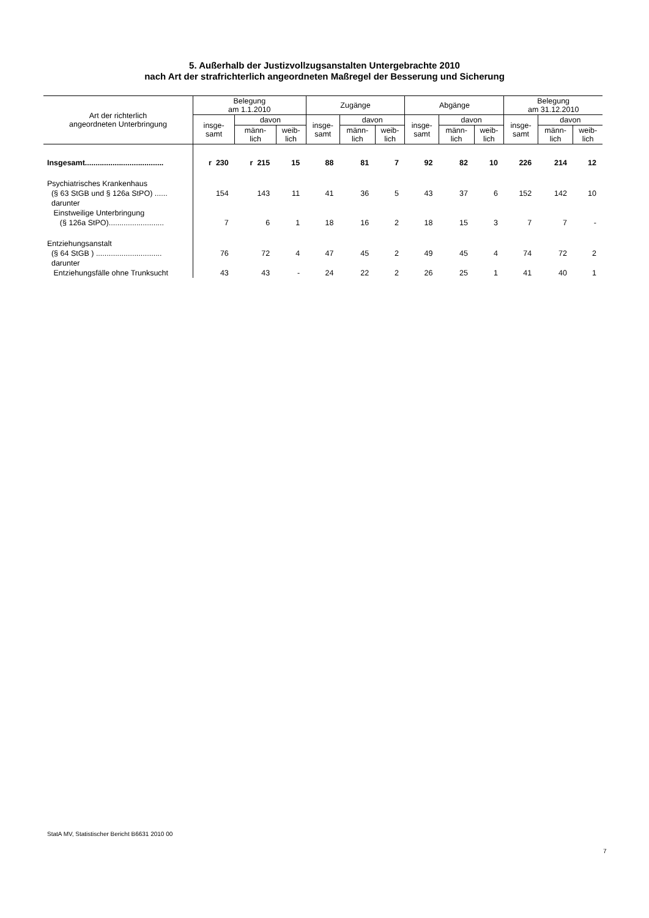5. Außerhalb der Justizvollzugsanstalten Untergebrachte 2010
nach Art der strafrichterlich angeordneten Maßregel der Besserung und Sicherung
| Art der richterlich angeordneten Unterbringung | Belegung am 1.1.2010 | | | Zugänge | | | Abgänge | | | Belegung am 31.12.2010 | | |
| --- | --- | --- | --- | --- | --- | --- | --- | --- | --- | --- | --- | --- |
| | insge- samt | davon | | insge- samt | davon | | insge- samt | davon | | insge- samt | davon | |
| | | männ- lich | weib- lich | | männ- lich | weib- lich | | männ- lich | weib- lich | | männ- lich | weib- lich |
| Insgesamt..................................... | r 230 | r 215 | 15 | 88 | 81 | 7 | 92 | 82 | 10 | 226 | 214 | 12 |
| Psychiatrisches Krankenhaus (§ 63 StGB und § 126a StPO) ...... | 154 | 143 | 11 | 41 | 36 | 5 | 43 | 37 | 6 | 152 | 142 | 10 |
| darunter Einstweilige Unterbringung (§ 126a StPO).......................... | 7 | 6 | 1 | 18 | 16 | 2 | 18 | 15 | 3 | 7 | 7 | - |
| Entziehungsanstalt (§ 64 StGB ) ............................... | 76 | 72 | 4 | 47 | 45 | 2 | 49 | 45 | 4 | 74 | 72 | 2 |
| darunter Entziehungsfälle ohne Trunksucht | 43 | 43 | - | 24 | 22 | 2 | 26 | 25 | 1 | 41 | 40 | 1 |
StatA MV, Statistischer Bericht B6631 2010 00
7